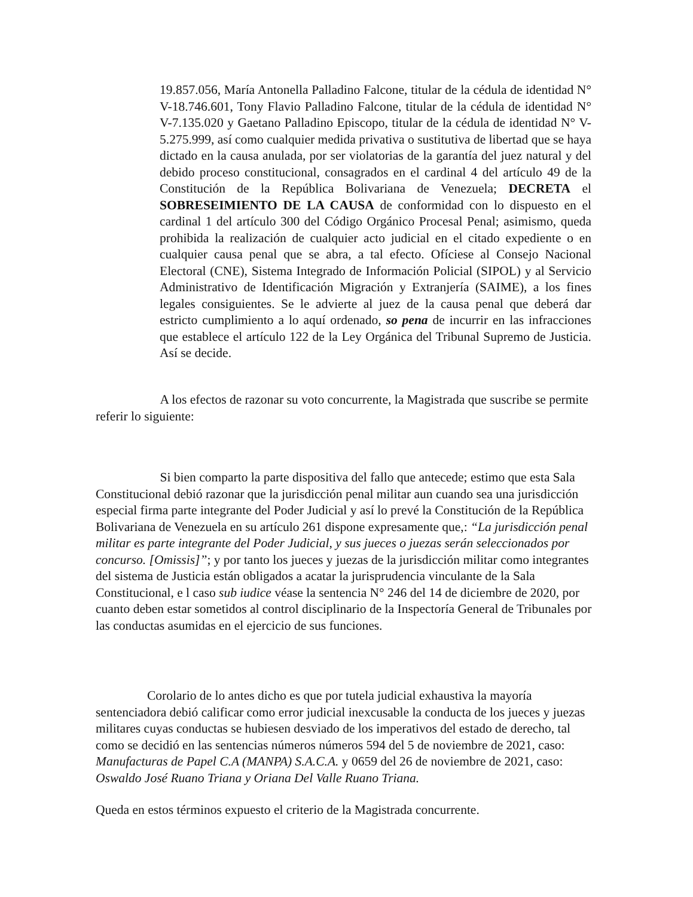19.857.056, María Antonella Palladino Falcone, titular de la cédula de identidad N° V-18.746.601, Tony Flavio Palladino Falcone, titular de la cédula de identidad N° V-7.135.020 y Gaetano Palladino Episcopo, titular de la cédula de identidad N° V-5.275.999, así como cualquier medida privativa o sustitutiva de libertad que se haya dictado en la causa anulada, por ser violatorias de la garantía del juez natural y del debido proceso constitucional, consagrados en el cardinal 4 del artículo 49 de la Constitución de la República Bolivariana de Venezuela; DECRETA el SOBRESEIMIENTO DE LA CAUSA de conformidad con lo dispuesto en el cardinal 1 del artículo 300 del Código Orgánico Procesal Penal; asimismo, queda prohibida la realización de cualquier acto judicial en el citado expediente o en cualquier causa penal que se abra, a tal efecto. Ofíciese al Consejo Nacional Electoral (CNE), Sistema Integrado de Información Policial (SIPOL) y al Servicio Administrativo de Identificación Migración y Extranjería (SAIME), a los fines legales consiguientes. Se le advierte al juez de la causa penal que deberá dar estricto cumplimiento a lo aquí ordenado, so pena de incurrir en las infracciones que establece el artículo 122 de la Ley Orgánica del Tribunal Supremo de Justicia. Así se decide.
     A los efectos de razonar su voto concurrente, la Magistrada que suscribe se permite referir lo siguiente:
     Si bien comparto la parte dispositiva del fallo que antecede; estimo que esta Sala Constitucional debió razonar que la jurisdicción penal militar aun cuando sea una jurisdicción especial firma parte integrante del Poder Judicial y así lo prevé la Constitución de la República Bolivariana de Venezuela en su artículo 261 dispone expresamente que,: “La jurisdicción penal militar es parte integrante del Poder Judicial, y sus jueces o juezas serán seleccionados por concurso. [Omissis]”; y por tanto los jueces y juezas de la jurisdicción militar como integrantes del sistema de Justicia están obligados a acatar la jurisprudencia vinculante de la Sala Constitucional, e l caso sub iudice véase la sentencia N° 246 del 14 de diciembre de 2020, por cuanto deben estar sometidos al control disciplinario de la Inspectoría General de Tribunales por las conductas asumidas en el ejercicio de sus funciones.
    Corolario de lo antes dicho es que por tutela judicial exhaustiva la mayoría sentenciadora debió calificar como error judicial inexcusable la conducta de los jueces y juezas militares cuyas conductas se hubiesen desviado de los imperativos del estado de derecho, tal como se decidió en las sentencias números números 594 del 5 de noviembre de 2021, caso: Manufacturas de Papel C.A (MANPA) S.A.C.A. y 0659 del 26 de noviembre de 2021, caso: Oswaldo José Ruano Triana y Oriana Del Valle Ruano Triana.
Queda en estos términos expuesto el criterio de la Magistrada concurrente.